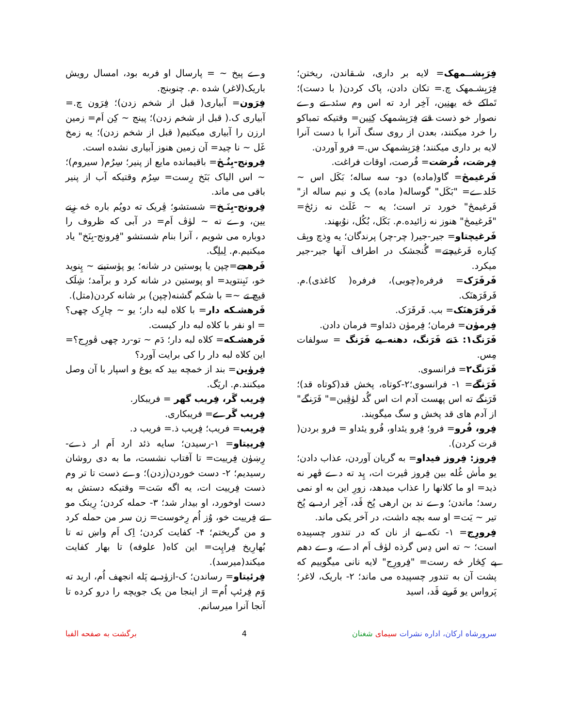فِرَبِشــمهک= لایه بر داری، شـقاندن، ریختن؛ فِرَبِشـمهک چ.= تکان دادن، پاک کردن( با دست)؛ تَماکے څه یهنِین، آخِر ارد ته اس وم سئد تے وے نصوار خو ذست قتے فِرَبِشمهک کِنِین= وقتیکه تمباکو را خرد میکنند، بعدن از روی سنگ آنرا با دست آنرا لایه بر داری میکنند؛ فِرَبِشمهک س.= فرو آوردن.
فِرصَت، فُرصَت= فُرصت، اوقات فراغت.
فَرغیمڅ= گاو(ماده) دو- سه ساله؛ بَکَل اس ~ خَلدے= "بَکَل" گوساله( ماده) یک و نیم ساله از" فَرغیمڅ" خورد تر است؛ یه ~ غَلَث نه زئڅ= "فَرغیمڅ" هنوز نه زائیده.م. بَکَل، بُکُل، نوُبهند.
فَرغیچتاو= جیر-جیر( چر-چر) پرندگان؛ یه وِذچ وبِڤ کِناره فَرغیچتے= گُنجشک در اطراف آنها جیر-جیر میکرد.
فَرفَرَک= فرفره(چوبی)، فرفره( کاغذی).م. فَرفَرَهنَک.
فَرفَرَهنَک= بب. فَرفَرَک.
فِرمۈن= فرمان؛ فِرمۈن ذئداو= فرمان دادن.
فَرَنگ۱: دَنے فَرَنگ، دهنه یے فَرَنگ = سولفات مِس.
فَرَنگ۲= فرانسوی.
فَرَنگے= ۱- فرانسوی؛۲-کوتاه، پخش قد(کوتاه قد)؛ فَرَنگے ته اس پهست آدم ات اس گُد لۈڤِین=" فَرَنگے" از آدم های قد پخش و سگ میگویند.
فِرو، فُرو= فرو؛ فِرو یئداو، فُرو یئداو = فرو بردن( قرت کردن).
فِروز: فِروز فیداو= به گریان آوردن، عذاب دادن؛ یو مأش غُله بین فِروز ڤیرت ات، پِد ته دے ڤهر نه ذید= او ما کلانها را عذاب میدهد، زورِ این به او نمی رسد؛ ماندن؛ وے ند بن ارهی پُخ ڤَد، آخِر ارد یے پُخ تیر ~ یَت= او سه بچه داشت، در آخر یکی ماند.
فِرورِج= ۱- تکه یے از نان که در تندور چسپیده است؛ ~ ته اس دِس گرذه لۈڤ اَم ادے، وے دهم پے کِڅار څه رست= "فِرورِج" لایه نانی میگوییم که پشت آن به تندور چسپیده می ماند؛ ۲- باریک، لاغر؛ پَرواس یو فَربے ڤَد، اسید
وے پیخ ~ = پارسال او فربه بود، امسال رویش باریک(لاغر) شده .م. چنوبنج.
فِرَون= آبیاری( قبل از شخم زدن)؛ فِرَون چ.= آبیاری ک.( قبل از شخم زدن)؛ پینج ~ کِن اَم= زمین ارزن را آبیاری میکنیم( قبل از شخم زدن)؛ یه زمخ غَل ~ نا چید= آن زمین هنوز آبیاری نشده است.
فِرونج-بِنُـڅ= باقیمانده مایع از پنیر؛ سِرُم( سیروم)؛ ~ اس الیاک بَنَخ رِست= سِرُم وقتیکه آب از پنیر باقی می ماند.
فِرونج-بِنَـخ= شستشو؛ ڤِریک ته دویُم باره څه زِنے یین، وے ته ~ لۈڤ اَم= در آبی که ظروف را دوباره می شویم ، آنرا بنام شستشو "فِرونج-بِنَخ" یاد میکنیم.م. لِبلِگ.
فَرهجے=چپن یا پوستین در شانه؛ یو پۈستینے ~ پِنوید خو، نَبِنتوید= او پوستین در شانه کرد و برآمد؛ شِلَک قیچ تے ~= با شکم گشنه(چپن) بر شانه کردن(متل).
فَرهشـکه دار= با کلاه لبه دار؛ یو ~ چارِک چهی؟= او نفر با کلاه لبه دار کیست.
فَرهشـکه= کلاه لبه دار؛ دَم ~ تو-رد چهی ڤورِج؟= این کلاه لبه دار را کی برایت آورد؟
فِرۈین= بند از خمچه بید که یوغ و اسپار با آن وصل میکنند.م. اریَگ.
فِریب گَر، فِریب گهر = فریبکار.
فِریب گَرے= فریبکاری.
فِریب= فریب؛ فِریب ذ.= فریب د.
فِرییتاو= ۱-رسیدن؛ سایه ذئد ارد اَم ار ذے- رِښۈن فِرییت= تا آفتاب نشست، ما به دی روشان رسیدیم؛ ۲- دست خوردن(زدن)؛ وے ذست تا تر وم ذست فِرییت ات، یه اگه سَت= وقتیکه دستش به دست اوخورد، او بیدار شد؛ ۳- حمله کردن؛ رِینک مو تے فِرییت خو، وُز اُم رِخوست= زن سر من حمله کرد و من گریختم؛ ۴- کفایت کردن؛ اِک اَم واښ ته تا بُهارِیخ فِراپِت= این کاه( علوفه) تا بهار کفایت میکند(میرسد).
فِرئیتاو= رساندن؛ ک-ازۈد یے پَله انجهف اُم، ارید ته وَم فِرئپ اُم= از اینجا من یک جویچه را درو کرده تا آنجا آنرا میرسانم.
سرورشاه ارکان، اداره نشرات سیمای شغنان 4 برگشت به صفحه الفبا